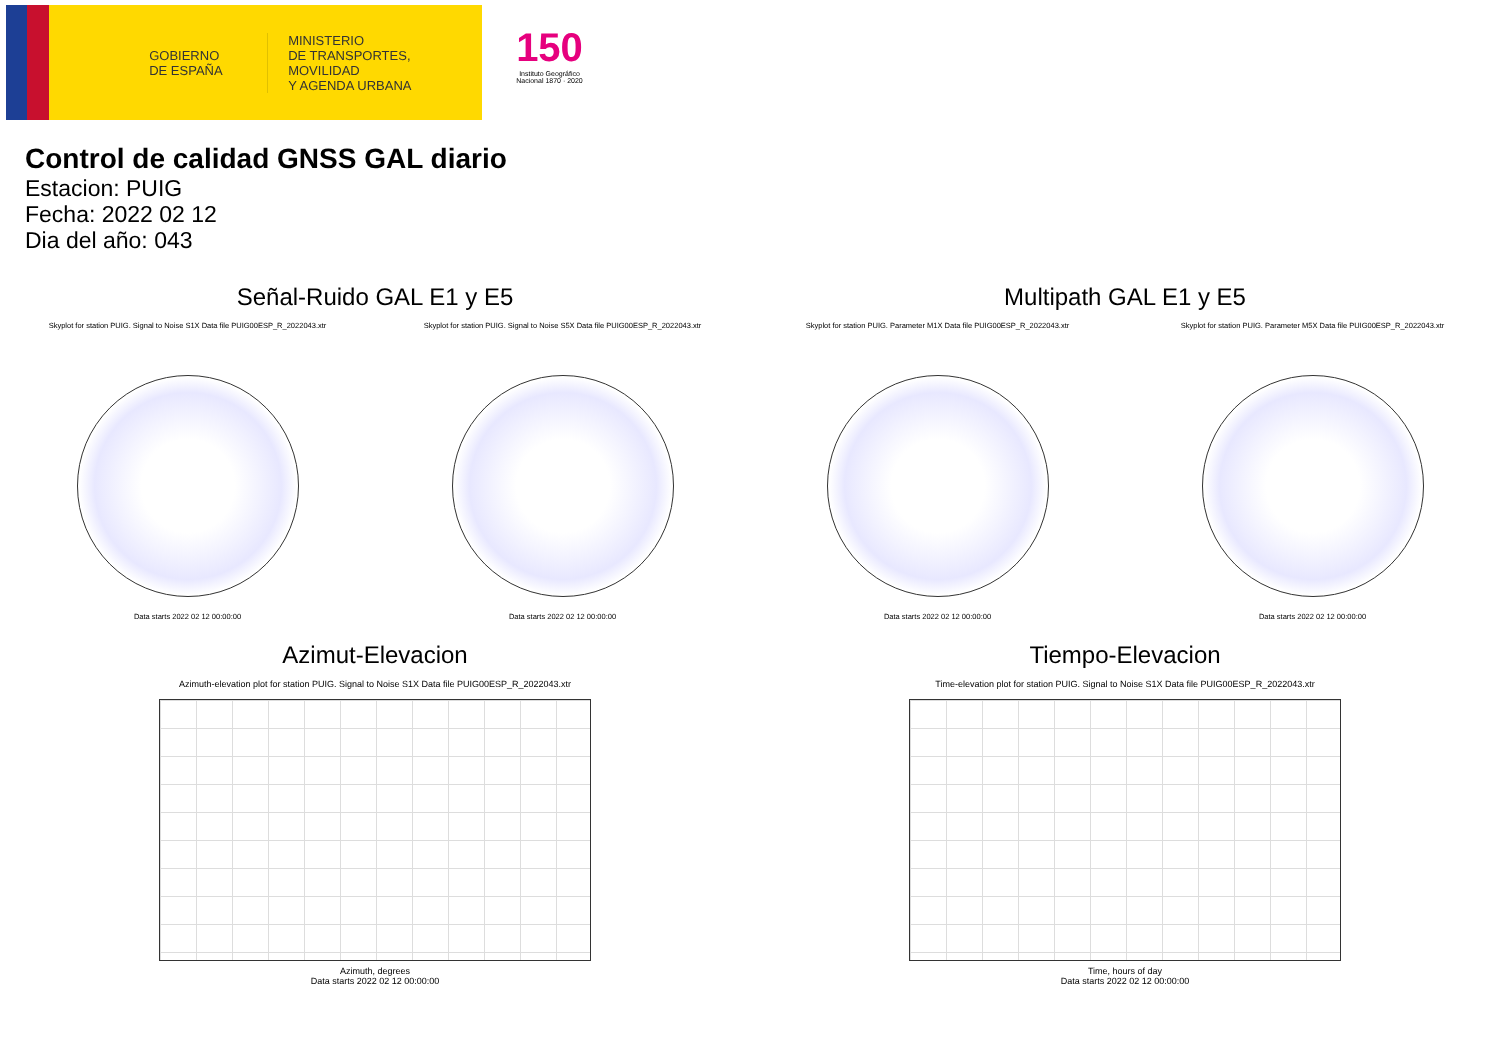GOBIERNO
DE ESPAÑA
MINISTERIO
DE TRANSPORTES, MOVILIDAD
Y AGENDA URBANA
150
Instituto Geográfico Nacional 1870 · 2020
Control de calidad GNSS GAL diario
Estacion: PUIG
Fecha: 2022 02 12
Dia del año: 043
Señal-Ruido GAL E1 y E5
Skyplot for station PUIG. Signal to Noise S1X Data file PUIG00ESP_R_2022043.xtr
Data starts 2022 02 12 00:00:00
Skyplot for station PUIG. Signal to Noise S5X Data file PUIG00ESP_R_2022043.xtr
Data starts 2022 02 12 00:00:00
Multipath GAL E1 y E5
Skyplot for station PUIG. Parameter M1X Data file PUIG00ESP_R_2022043.xtr
Data starts 2022 02 12 00:00:00
Skyplot for station PUIG. Parameter M5X Data file PUIG00ESP_R_2022043.xtr
Data starts 2022 02 12 00:00:00
Azimut-Elevacion
Azimuth-elevation plot for station PUIG. Signal to Noise S1X Data file PUIG00ESP_R_2022043.xtr
Azimuth, degrees
Data starts 2022 02 12 00:00:00
Tiempo-Elevacion
Time-elevation plot for station PUIG. Signal to Noise S1X Data file PUIG00ESP_R_2022043.xtr
Time, hours of day
Data starts 2022 02 12 00:00:00